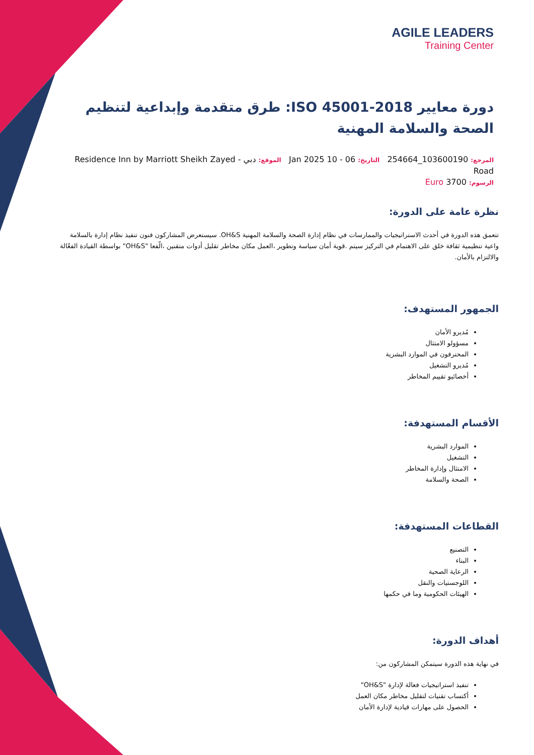AGILE LEADERS
Training Center
دورة معايير ISO 45001-2018: طرق متقدمة وإبداعية لتنظيم الصحة والسلامة المهنية
المرجع: 103600190_254664 التاريخ: 06 - 10 Jan 2025 الموقع: دبي - Residence Inn by Marriott Sheikh Zayed Road
الرسوم: 3700 Euro
نظرة عامة على الدورة:
تتعمق هذه الدورة في أحدث الاستراتيجيات والممارسات في نظام إدارة الصحة والسلامة المهنية OH&S. سيستعرض المشاركون فنون تنفيذ نظام إدارة بالسلامة واعية تنظيمية ثقافة خلق على الاهتمام في التركيز سيتم .قوية أمان سياسة وتطوير ،العمل مكان مخاطر تقليل أدوات متقنين ،الّفعا "OH&S" بواسطة القيادة الفعّالة والالتزام بالأمان.
الجمهور المستهدف:
مُديرو الأمان
مسؤولو الامتثال
المحترفون في الموارد البشرية
مُديرو التشغيل
أخصائيو تقييم المخاطر
الأقسام المستهدفة:
الموارد البشرية
التشغيل
الامتثال وإدارة المخاطر
الصحة والسلامة
القطاعات المستهدفة:
التصنيع
البناء
الرعاية الصحية
اللوجستيات والنقل
الهيئات الحكومية وما في حكمها
أهداف الدورة:
في نهاية هذه الدورة سيتمكن المشاركون من:
تنفيذ استراتيجيات فعالة لإدارة "OH&S"
أكتساب تقنيات لتقليل مخاطر مكان العمل
الحصول على مهارات قيادية لإدارة الأمان